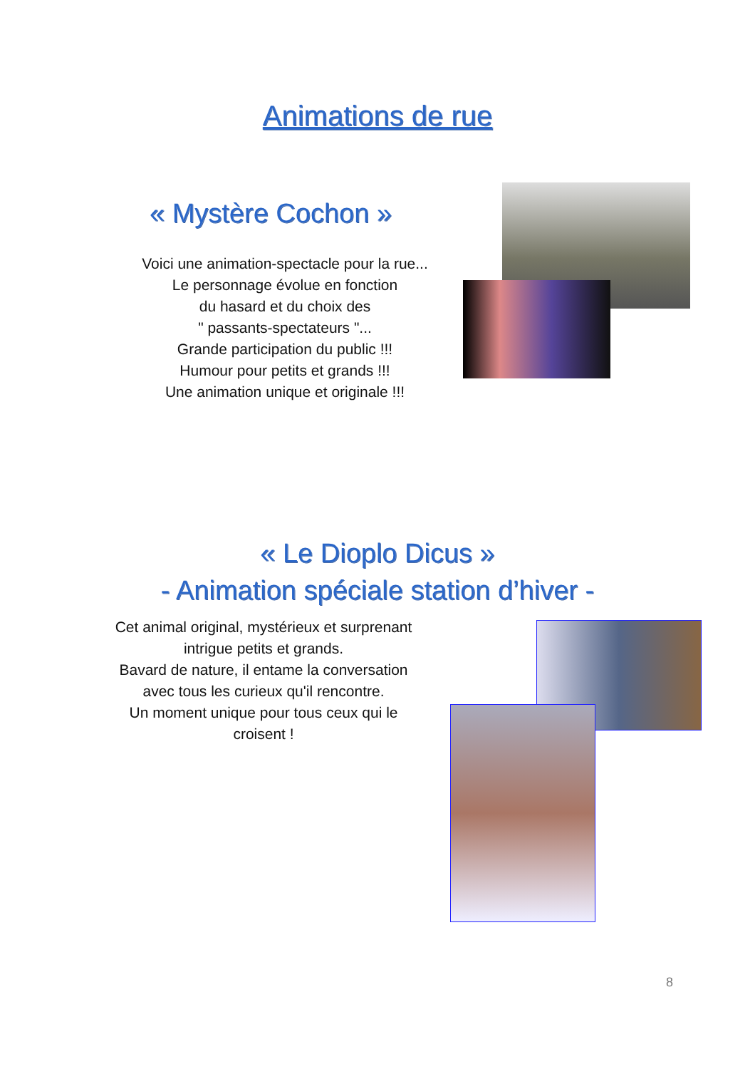Animations de rue
« Mystère Cochon »
Voici une animation-spectacle pour la rue...
Le personnage évolue en fonction
du hasard et du choix des
" passants-spectateurs "...
Grande participation du public !!!
Humour pour petits et grands !!!
Une animation unique et originale !!!
« Le Dioplo Dicus »
- Animation spéciale station d’hiver -
Cet animal original, mystérieux et surprenant
intrigue petits et grands.
Bavard de nature, il entame la conversation
avec tous les curieux qu'il rencontre.
Un moment unique pour tous ceux qui le
croisent !
8